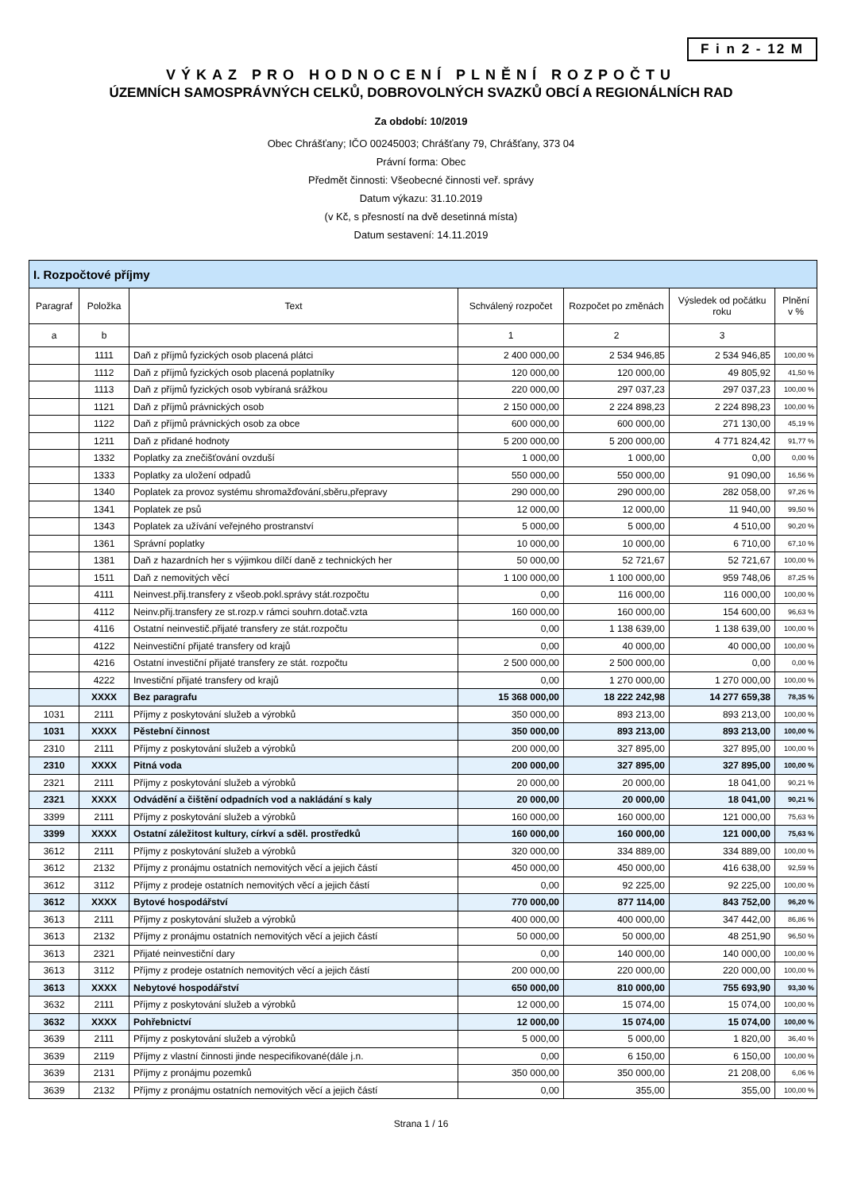F i n 2 - 12 M
VÝKAZ PRO HODNOCENÍ PLNĚNÍ ROZPOČTU
ÚZEMNÍCH SAMOSPRÁVNÝCH CELKŮ, DOBROVOLNÝCH SVAZKŮ OBCÍ A REGIONÁLNÍCH RAD
Za období: 10/2019
Obec Chrášťany; IČO 00245003; Chrášťany 79, Chrášťany, 373 04
Právní forma: Obec
Předmět činnosti: Všeobecné činnosti veř. správy
Datum výkazu: 31.10.2019
(v Kč, s přesností na dvě desetinná místa)
Datum sestavení: 14.11.2019
| I. Rozpočtové příjmy | | | | | | |
| Paragraf | Položka | Text | Schválený rozpočet | Rozpočet po změnách | Výsledek od počátku roku | Plnění v % |
| a | b | | 1 | 2 | 3 | |
| | 1111 | Daň z příjmů fyzických osob placená plátci | 2 400 000,00 | 2 534 946,85 | 2 534 946,85 | 100,00 % |
| | 1112 | Daň z příjmů fyzických osob placená poplatníky | 120 000,00 | 120 000,00 | 49 805,92 | 41,50 % |
| | 1113 | Daň z příjmů fyzických osob vybíraná srážkou | 220 000,00 | 297 037,23 | 297 037,23 | 100,00 % |
| | 1121 | Daň z příjmů právnických osob | 2 150 000,00 | 2 224 898,23 | 2 224 898,23 | 100,00 % |
| | 1122 | Daň z příjmů právnických osob za obce | 600 000,00 | 600 000,00 | 271 130,00 | 45,19 % |
| | 1211 | Daň z přidané hodnoty | 5 200 000,00 | 5 200 000,00 | 4 771 824,42 | 91,77 % |
| | 1332 | Poplatky za znečišťování ovzduší | 1 000,00 | 1 000,00 | 0,00 | 0,00 % |
| | 1333 | Poplatky za uložení odpadů | 550 000,00 | 550 000,00 | 91 090,00 | 16,56 % |
| | 1340 | Poplatek za provoz systému shromažďování,sběru,přepravy | 290 000,00 | 290 000,00 | 282 058,00 | 97,26 % |
| | 1341 | Poplatek ze psů | 12 000,00 | 12 000,00 | 11 940,00 | 99,50 % |
| | 1343 | Poplatek za užívání veřejného prostranství | 5 000,00 | 5 000,00 | 4 510,00 | 90,20 % |
| | 1361 | Správní poplatky | 10 000,00 | 10 000,00 | 6 710,00 | 67,10 % |
| | 1381 | Daň z hazardních her s výjimkou dílčí daně z technických her | 50 000,00 | 52 721,67 | 52 721,67 | 100,00 % |
| | 1511 | Daň z nemovitých věcí | 1 100 000,00 | 1 100 000,00 | 959 748,06 | 87,25 % |
| | 4111 | Neinvest.přij.transfery z všeob.pokl.správy stát.rozpočtu | 0,00 | 116 000,00 | 116 000,00 | 100,00 % |
| | 4112 | Neinv.přij.transfery ze st.rozp.v rámci souhrn.dotač.vzta | 160 000,00 | 160 000,00 | 154 600,00 | 96,63 % |
| | 4116 | Ostatní neinvestič.přijaté transfery ze stát.rozpočtu | 0,00 | 1 138 639,00 | 1 138 639,00 | 100,00 % |
| | 4122 | Neinvestiční přijaté transfery od krajů | 0,00 | 40 000,00 | 40 000,00 | 100,00 % |
| | 4216 | Ostatní investiční přijaté transfery ze stát. rozpočtu | 2 500 000,00 | 2 500 000,00 | 0,00 | 0,00 % |
| | 4222 | Investiční přijaté transfery od krajů | 0,00 | 1 270 000,00 | 1 270 000,00 | 100,00 % |
| | XXXX | Bez paragrafu | 15 368 000,00 | 18 222 242,98 | 14 277 659,38 | 78,35 % |
| 1031 | 2111 | Příjmy z poskytování služeb a výrobků | 350 000,00 | 893 213,00 | 893 213,00 | 100,00 % |
| 1031 | XXXX | Pěstební činnost | 350 000,00 | 893 213,00 | 893 213,00 | 100,00 % |
| 2310 | 2111 | Příjmy z poskytování služeb a výrobků | 200 000,00 | 327 895,00 | 327 895,00 | 100,00 % |
| 2310 | XXXX | Pitná voda | 200 000,00 | 327 895,00 | 327 895,00 | 100,00 % |
| 2321 | 2111 | Příjmy z poskytování služeb a výrobků | 20 000,00 | 20 000,00 | 18 041,00 | 90,21 % |
| 2321 | XXXX | Odvádění a čištění odpadních vod a nakládání s kaly | 20 000,00 | 20 000,00 | 18 041,00 | 90,21 % |
| 3399 | 2111 | Příjmy z poskytování služeb a výrobků | 160 000,00 | 160 000,00 | 121 000,00 | 75,63 % |
| 3399 | XXXX | Ostatní záležitost kultury, církví a sděl. prostředků | 160 000,00 | 160 000,00 | 121 000,00 | 75,63 % |
| 3612 | 2111 | Příjmy z poskytování služeb a výrobků | 320 000,00 | 334 889,00 | 334 889,00 | 100,00 % |
| 3612 | 2132 | Příjmy z pronájmu ostatních nemovitých věcí a jejich částí | 450 000,00 | 450 000,00 | 416 638,00 | 92,59 % |
| 3612 | 3112 | Příjmy z prodeje ostatních nemovitých věcí a jejich částí | 0,00 | 92 225,00 | 92 225,00 | 100,00 % |
| 3612 | XXXX | Bytové hospodářství | 770 000,00 | 877 114,00 | 843 752,00 | 96,20 % |
| 3613 | 2111 | Příjmy z poskytování služeb a výrobků | 400 000,00 | 400 000,00 | 347 442,00 | 86,86 % |
| 3613 | 2132 | Příjmy z pronájmu ostatních nemovitých věcí a jejich částí | 50 000,00 | 50 000,00 | 48 251,90 | 96,50 % |
| 3613 | 2321 | Přijaté neinvestiční dary | 0,00 | 140 000,00 | 140 000,00 | 100,00 % |
| 3613 | 3112 | Příjmy z prodeje ostatních nemovitých věcí a jejich částí | 200 000,00 | 220 000,00 | 220 000,00 | 100,00 % |
| 3613 | XXXX | Nebytové hospodářství | 650 000,00 | 810 000,00 | 755 693,90 | 93,30 % |
| 3632 | 2111 | Příjmy z poskytování služeb a výrobků | 12 000,00 | 15 074,00 | 15 074,00 | 100,00 % |
| 3632 | XXXX | Pohřebnictví | 12 000,00 | 15 074,00 | 15 074,00 | 100,00 % |
| 3639 | 2111 | Příjmy z poskytování služeb a výrobků | 5 000,00 | 5 000,00 | 1 820,00 | 36,40 % |
| 3639 | 2119 | Příjmy z vlastní činnosti jinde nespecifikované(dále j.n. | 0,00 | 6 150,00 | 6 150,00 | 100,00 % |
| 3639 | 2131 | Příjmy z pronájmu pozemků | 350 000,00 | 350 000,00 | 21 208,00 | 6,06 % |
| 3639 | 2132 | Příjmy z pronájmu ostatních nemovitých věcí a jejich částí | 0,00 | 355,00 | 355,00 | 100,00 % |
Strana 1 / 16